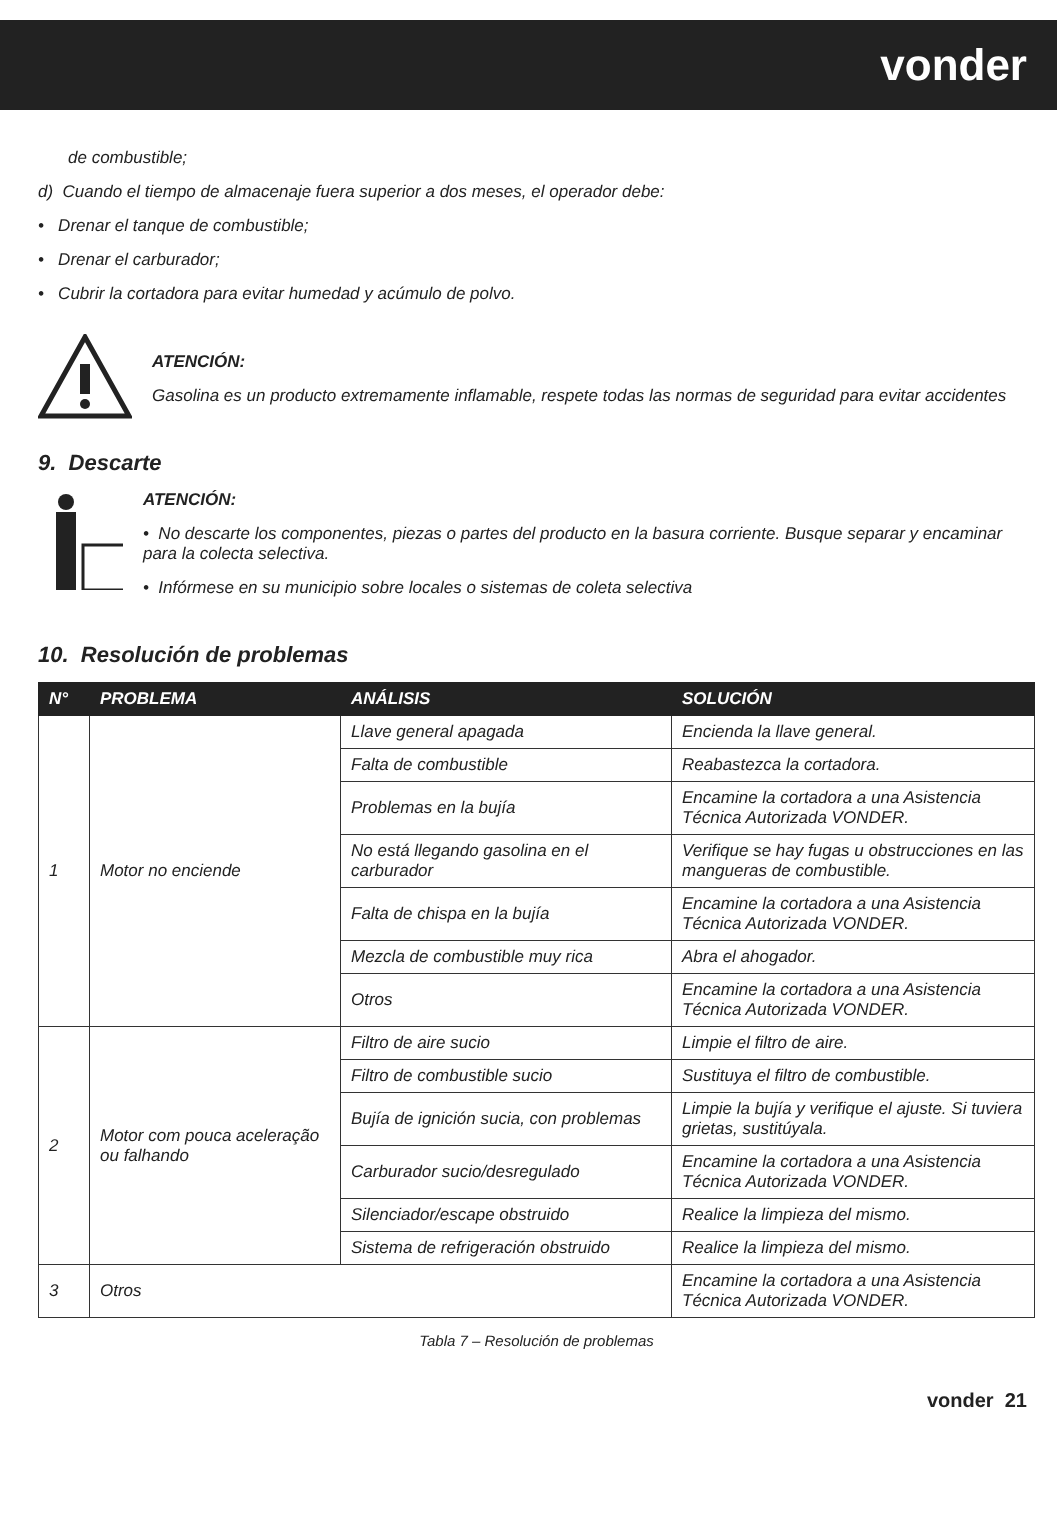vonder
de combustible;
d) Cuando el tiempo de almacenaje fuera superior a dos meses, el operador debe:
• Drenar el tanque de combustible;
• Drenar el carburador;
• Cubrir la cortadora para evitar humedad y acúmulo de polvo.
ATENCIÓN:
Gasolina es un producto extremamente inflamable, respete todas las normas de seguridad para evitar accidentes
9. Descarte
ATENCIÓN:
• No descarte los componentes, piezas o partes del producto en la basura corriente. Busque separar y encaminar para la colecta selectiva.
• Infórmese en su municipio sobre locales o sistemas de coleta selectiva
10. Resolución de problemas
| N° | PROBLEMA | ANÁLISIS | SOLUCIÓN |
| --- | --- | --- | --- |
| 1 | Motor no enciende | Llave general apagada | Encienda la llave general. |
| | | Falta de combustible | Reabastezca la cortadora. |
| | | Problemas en la bujía | Encamine la cortadora a una Asistencia Técnica Autorizada VONDER. |
| | | No está llegando gasolina en el carburador | Verifique se hay fugas u obstrucciones en las mangueras de combustible. |
| | | Falta de chispa en la bujía | Encamine la cortadora a una Asistencia Técnica Autorizada VONDER. |
| | | Mezcla de combustible muy rica | Abra el ahogador. |
| | | Otros | Encamine la cortadora a una Asistencia Técnica Autorizada VONDER. |
| 2 | Motor com pouca aceleração ou falhando | Filtro de aire sucio | Limpie el filtro de aire. |
| | | Filtro de combustible sucio | Sustituya el filtro de combustible. |
| | | Bujía de ignición sucia, con problemas | Limpie la bujía y verifique el ajuste. Si tuviera grietas, sustitúyala. |
| | | Carburador sucio/desregulado | Encamine la cortadora a una Asistencia Técnica Autorizada VONDER. |
| | | Silenciador/escape obstruido | Realice la limpieza del mismo. |
| | | Sistema de refrigeración obstruido | Realice la limpieza del mismo. |
| 3 | Otros | | Encamine la cortadora a una Asistencia Técnica Autorizada VONDER. |
Tabla 7 – Resolución de problemas
vonder 21